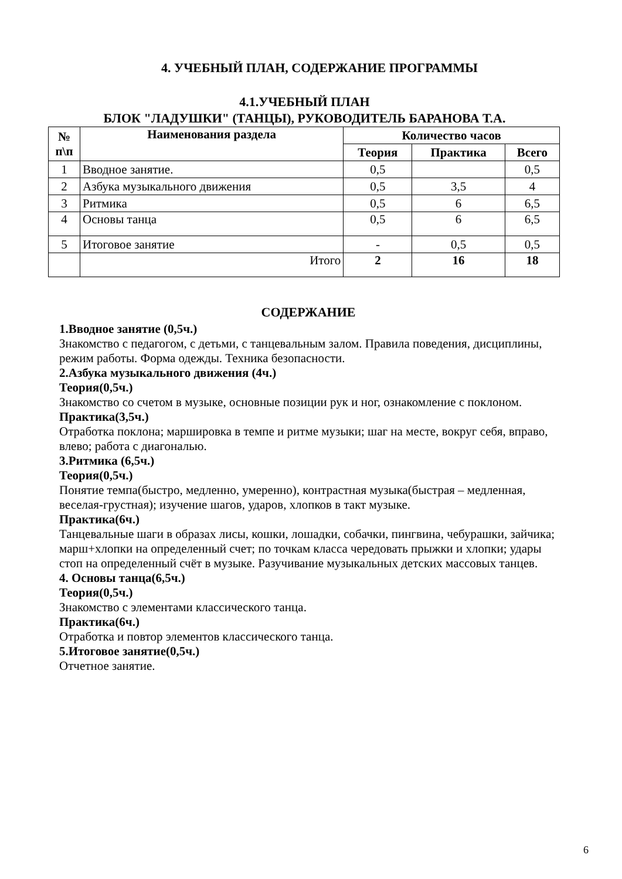4. УЧЕБНЫЙ ПЛАН, СОДЕРЖАНИЕ ПРОГРАММЫ
4.1.УЧЕБНЫЙ ПЛАН
БЛОК "ЛАДУШКИ" (ТАНЦЫ), РУКОВОДИТЕЛЬ БАРАНОВА Т.А.
| № п\п | Наименования раздела | Количество часов | | |
| --- | --- | --- | --- | --- |
| | | Теория | Практика | Всего |
| 1 | Вводное занятие. | 0,5 | | 0,5 |
| 2 | Азбука музыкального движения | 0,5 | 3,5 | 4 |
| 3 | Ритмика | 0,5 | 6 | 6,5 |
| 4 | Основы танца | 0,5 | 6 | 6,5 |
| 5 | Итоговое занятие | - | 0,5 | 0,5 |
| | Итого | 2 | 16 | 18 |
СОДЕРЖАНИЕ
1.Вводное занятие (0,5ч.)
Знакомство с педагогом, с детьми, с танцевальным залом. Правила поведения, дисциплины, режим работы. Форма одежды. Техника безопасности.
2.Азбука музыкального движения (4ч.)
Теория(0,5ч.)
Знакомство со счетом в музыке, основные позиции рук и ног, ознакомление с поклоном.
Практика(3,5ч.)
Отработка поклона; маршировка в темпе и ритме музыки; шаг на месте, вокруг себя, вправо, влево; работа с диагональю.
3.Ритмика (6,5ч.)
Теория(0,5ч.)
Понятие темпа(быстро, медленно, умеренно), контрастная музыка(быстрая – медленная, веселая-грустная); изучение шагов, ударов, хлопков в такт музыке.
Практика(6ч.)
Танцевальные шаги в образах лисы, кошки, лошадки, собачки, пингвина, чебурашки, зайчика; марш+хлопки на определенный счет; по точкам класса чередовать прыжки и хлопки; удары стоп на определенный счёт в музыке. Разучивание музыкальных детских массовых танцев.
4. Основы танца(6,5ч.)
Теория(0,5ч.)
Знакомство с элементами классического танца.
Практика(6ч.)
Отработка и повтор элементов классического танца.
5.Итоговое занятие(0,5ч.)
Отчетное занятие.
6